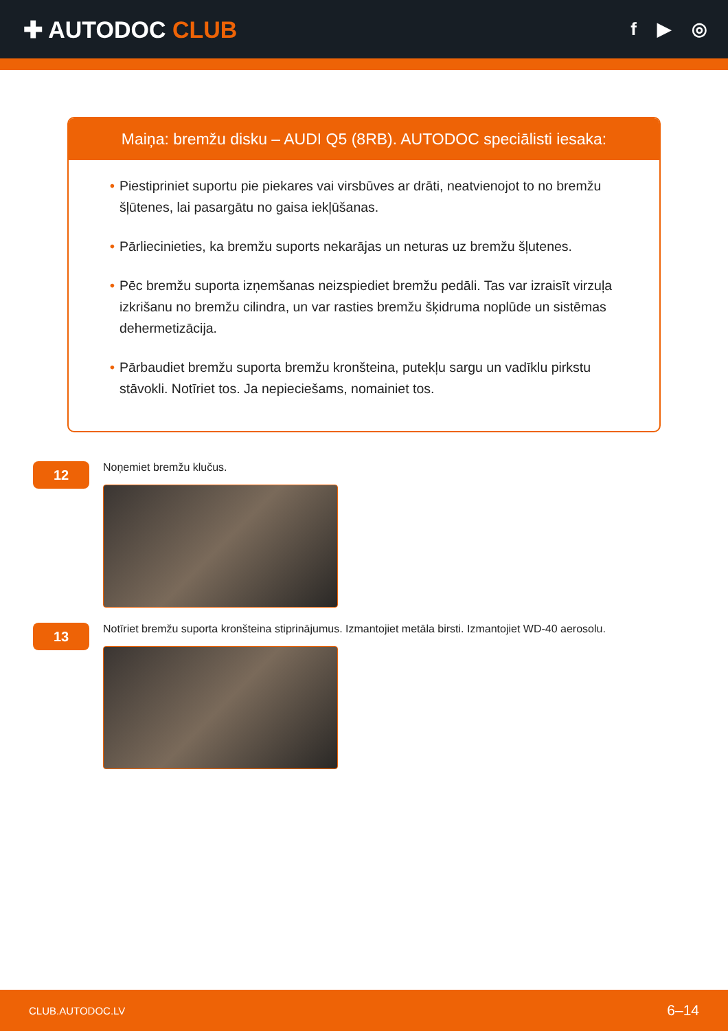✚ AUTODOC CLUB
f ▶ ◎
Maiņa: bremžu disku – AUDI Q5 (8RB). AUTODOC speciālisti iesaka:
• Piestipriniet suportu pie piekares vai virsbūves ar drāti, neatvienojot to no bremžu šļūtenes, lai pasargātu no gaisa iekļūšanas.
• Pārliecinieties, ka bremžu suports nekarājas un neturas uz bremžu šļutenes.
• Pēc bremžu suporta izņemšanas neizspiediet bremžu pedāli. Tas var izraisīt virzuļa izkrišanu no bremžu cilindra, un var rasties bremžu šķidruma noplūde un sistēmas dehermetizācija.
• Pārbaudiet bremžu suporta bremžu kronšteina, putekļu sargu un vadīklu pirkstu stāvokli. Notīriet tos. Ja nepieciešams, nomainiet tos.
12
Noņemiet bremžu klučus.
13
Notīriet bremžu suporta kronšteina stiprinājumus. Izmantojiet metāla birsti. Izmantojiet WD-40 aerosolu.
CLUB.AUTODOC.LV 6–14